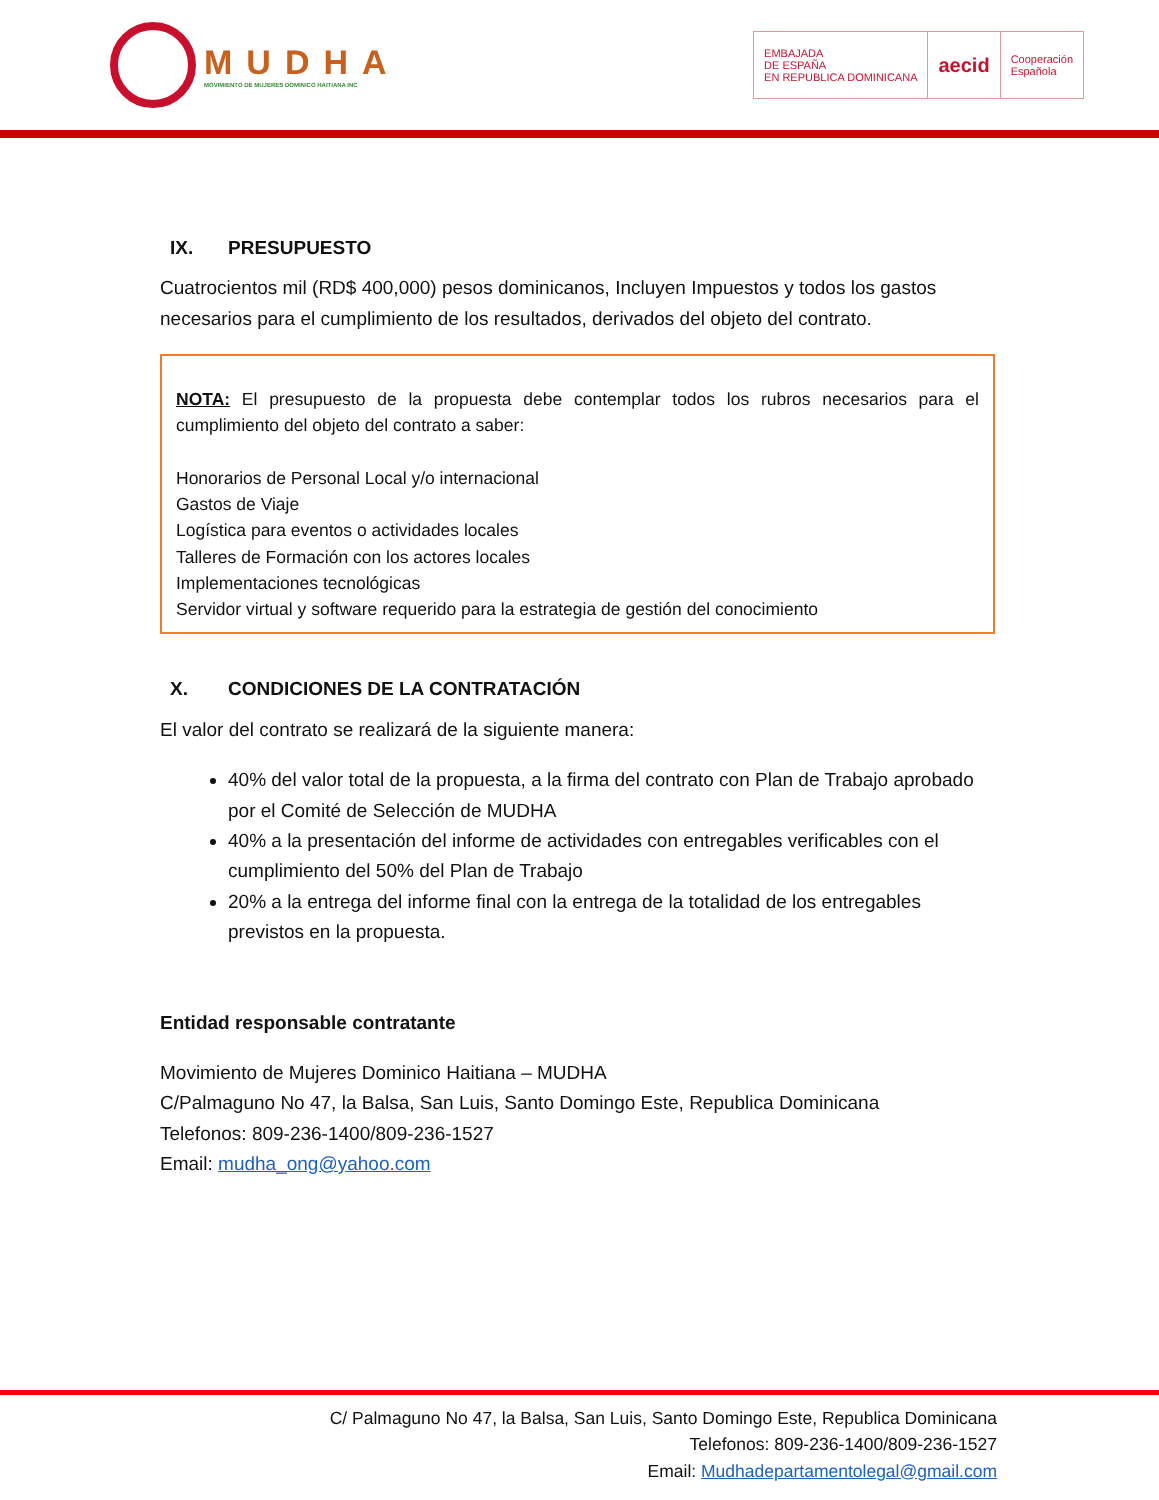MUDHA
MOVIMIENTO DE MUJERES DOMINICO HAITIANA INC
EMBAJADA
DE ESPAÑA
EN REPUBLICA DOMINICANA
aecid
Cooperación
Española
IX. PRESUPUESTO
Cuatrocientos mil (RD$ 400,000) pesos dominicanos, Incluyen Impuestos y todos los gastos necesarios para el cumplimiento de los resultados, derivados del objeto del contrato.
NOTA: El presupuesto de la propuesta debe contemplar todos los rubros necesarios para el cumplimiento del objeto del contrato a saber:
Honorarios de Personal Local y/o internacional
Gastos de Viaje
Logística para eventos o actividades locales
Talleres de Formación con los actores locales
Implementaciones tecnológicas
Servidor virtual y software requerido para la estrategia de gestión del conocimiento
X. CONDICIONES DE LA CONTRATACIÓN
El valor del contrato se realizará de la siguiente manera:
40% del valor total de la propuesta, a la firma del contrato con Plan de Trabajo aprobado por el Comité de Selección de MUDHA
40% a la presentación del informe de actividades con entregables verificables con el cumplimiento del 50% del Plan de Trabajo
20% a la entrega del informe final con la entrega de la totalidad de los entregables previstos en la propuesta.
Entidad responsable contratante
Movimiento de Mujeres Dominico Haitiana – MUDHA
C/Palmaguno No 47, la Balsa, San Luis, Santo Domingo Este, Republica Dominicana
Telefonos: 809-236-1400/809-236-1527
Email: mudha_ong@yahoo.com
C/ Palmaguno No 47, la Balsa, San Luis, Santo Domingo Este, Republica Dominicana
Telefonos: 809-236-1400/809-236-1527
Email: Mudhadepartamentolegal@gmail.com